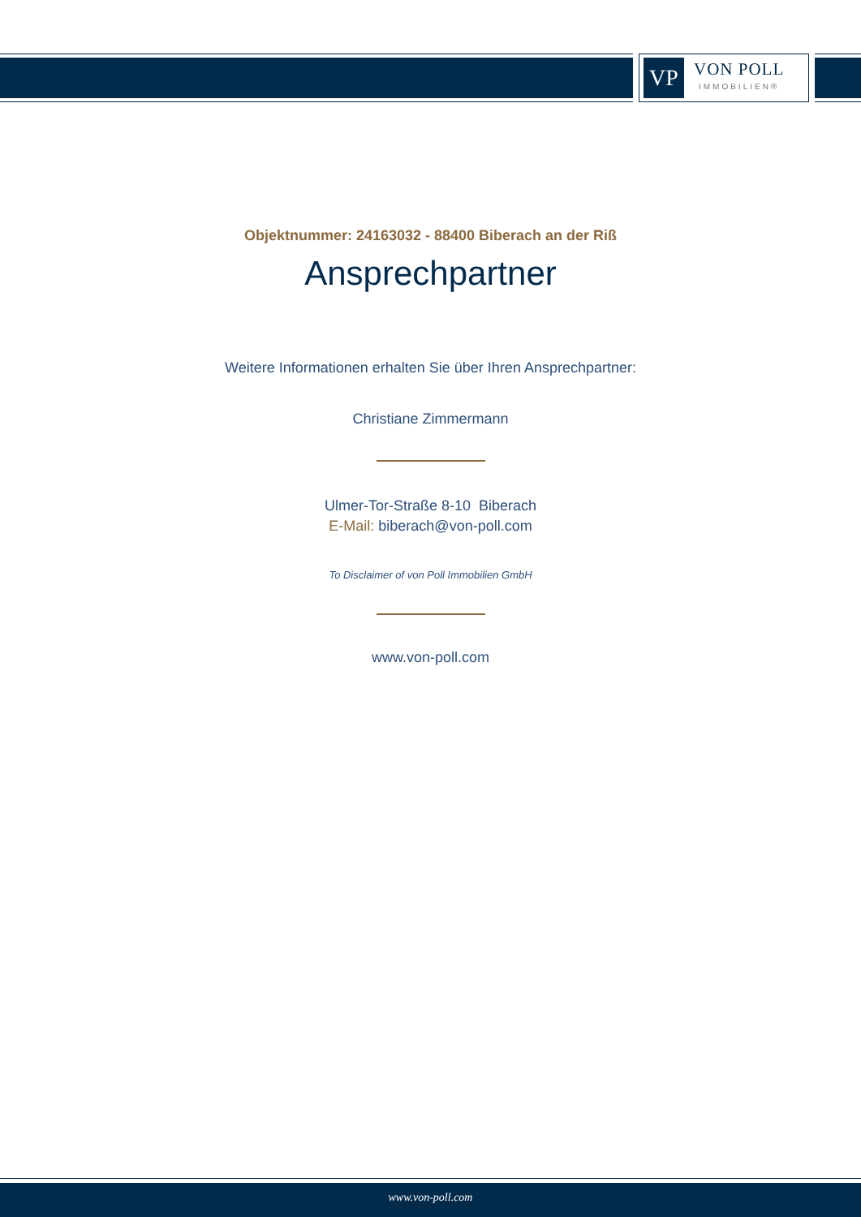VP
VON POLL
IMMOBILIEN®
Objektnummer: 24163032 - 88400 Biberach an der Riß
Ansprechpartner
Weitere Informationen erhalten Sie über Ihren Ansprechpartner:
Christiane Zimmermann
Ulmer-Tor-Straße 8-10 Biberach
E-Mail: biberach@von-poll.com
To Disclaimer of von Poll Immobilien GmbH
www.von-poll.com
www.von-poll.com